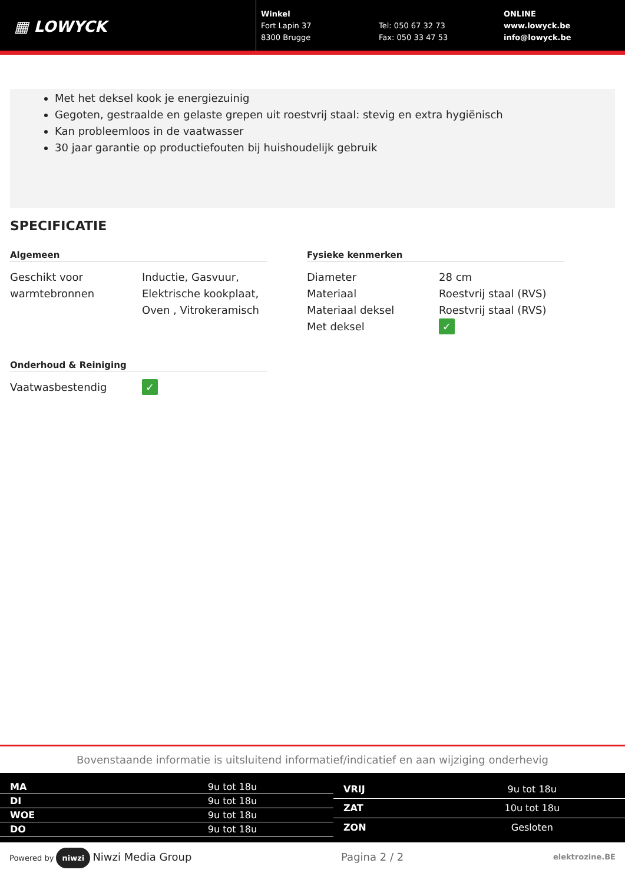▦ LOWYCK
Winkel
Fort Lapin 37
8300 Brugge
Tel: 050 67 32 73
Fax: 050 33 47 53
ONLINE
www.lowyck.be
info@lowyck.be
Met het deksel kook je energiezuinig
Gegoten, gestraalde en gelaste grepen uit roestvrij staal: stevig en extra hygiënisch
Kan probleemloos in de vaatwasser
30 jaar garantie op productiefouten bij huishoudelijk gebruik
SPECIFICATIE
Algemeen
| Geschikt voor warmtebronnen | Inductie, Gasvuur, Elektrische kookplaat, Oven , Vitrokeramisch |
Onderhoud & Reiniging
| Vaatwasbestendig | ✓ |
Fysieke kenmerken
| Diameter | 28 cm |
| Materiaal | Roestvrij staal (RVS) |
| Materiaal deksel | Roestvrij staal (RVS) |
| Met deksel | ✓ |
Bovenstaande informatie is uitsluitend informatief/indicatief en aan wijziging onderhevig
| MA | 9u tot 18u |
| DI | 9u tot 18u |
| WOE | 9u tot 18u |
| DO | 9u tot 18u |
| VRIJ | 9u tot 18u |
| ZAT | 10u tot 18u |
| ZON | Gesloten |
Powered by niwzi Niwzi Media Group Pagina 2 / 2 elektrozine.BE